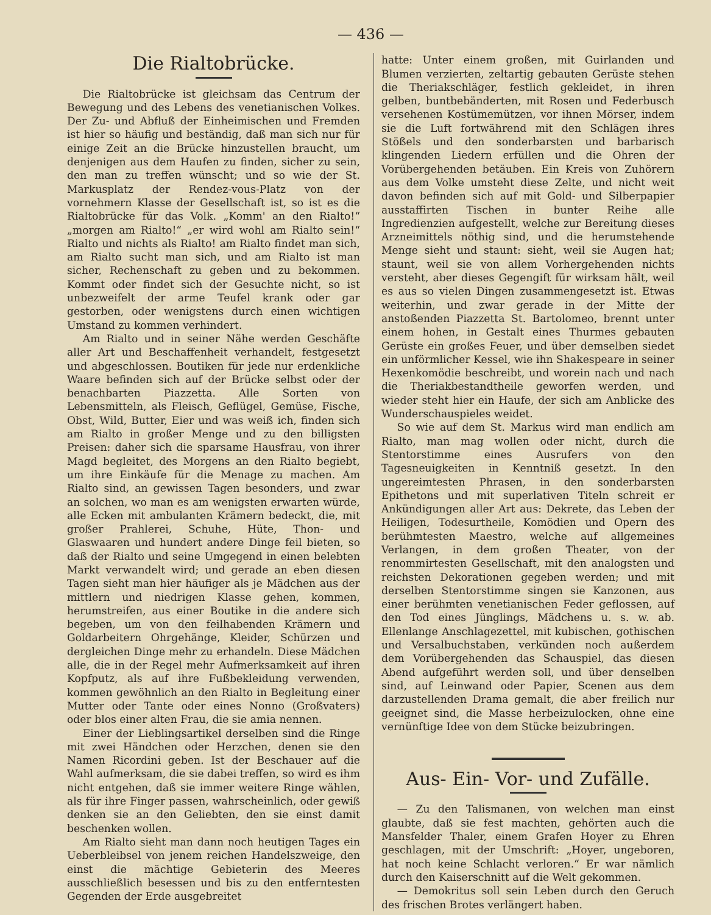— 436 —
Die Rialtobrücke.
Die Rialtobrücke ist gleichsam das Centrum der Bewegung und des Lebens des venetianischen Volkes. Der Zu- und Abfluß der Einheimischen und Fremden ist hier so häufig und beständig, daß man sich nur für einige Zeit an die Brücke hinzustellen braucht, um denjenigen aus dem Haufen zu finden, sicher zu sein, den man zu treffen wünscht; und so wie der St. Markusplatz der Rendez-vous-Platz von der vornehmern Klasse der Gesellschaft ist, so ist es die Rialtobrücke für das Volk. „Komm' an den Rialto!“ „morgen am Rialto!“ „er wird wohl am Rialto sein!“ Rialto und nichts als Rialto! am Rialto findet man sich, am Rialto sucht man sich, und am Rialto ist man sicher, Rechenschaft zu geben und zu bekommen. Kommt oder findet sich der Gesuchte nicht, so ist unbezweifelt der arme Teufel krank oder gar gestorben, oder wenigstens durch einen wichtigen Umstand zu kommen verhindert.
Am Rialto und in seiner Nähe werden Geschäfte aller Art und Beschaffenheit verhandelt, festgesetzt und abgeschlossen. Boutiken für jede nur erdenkliche Waare befinden sich auf der Brücke selbst oder der benachbarten Piazzetta. Alle Sorten von Lebensmitteln, als Fleisch, Geflügel, Gemüse, Fische, Obst, Wild, Butter, Eier und was weiß ich, finden sich am Rialto in großer Menge und zu den billigsten Preisen: daher sich die sparsame Hausfrau, von ihrer Magd begleitet, des Morgens an den Rialto begiebt, um ihre Einkäufe für die Menage zu machen. Am Rialto sind, an gewissen Tagen besonders, und zwar an solchen, wo man es am wenigsten erwarten würde, alle Ecken mit ambulanten Krämern bedeckt, die, mit großer Prahlerei, Schuhe, Hüte, Thon- und Glaswaaren und hundert andere Dinge feil bieten, so daß der Rialto und seine Umgegend in einen belebten Markt verwandelt wird; und gerade an eben diesen Tagen sieht man hier häufiger als je Mädchen aus der mittlern und niedrigen Klasse gehen, kommen, herumstreifen, aus einer Boutike in die andere sich begeben, um von den feilhabenden Krämern und Goldarbeitern Ohrgehänge, Kleider, Schürzen und dergleichen Dinge mehr zu erhandeln. Diese Mädchen alle, die in der Regel mehr Aufmerksamkeit auf ihren Kopfputz, als auf ihre Fußbekleidung verwenden, kommen gewöhnlich an den Rialto in Begleitung einer Mutter oder Tante oder eines Nonno (Großvaters) oder blos einer alten Frau, die sie amia nennen.
Einer der Lieblingsartikel derselben sind die Ringe mit zwei Händchen oder Herzchen, denen sie den Namen Ricordini geben. Ist der Beschauer auf die Wahl aufmerksam, die sie dabei treffen, so wird es ihm nicht entgehen, daß sie immer weitere Ringe wählen, als für ihre Finger passen, wahrscheinlich, oder gewiß denken sie an den Geliebten, den sie einst damit beschenken wollen.
Am Rialto sieht man dann noch heutigen Tages ein Ueberbleibsel von jenem reichen Handelszweige, den einst die mächtige Gebieterin des Meeres ausschließlich besessen und bis zu den entferntesten Gegenden der Erde ausgebreitet
hatte: Unter einem großen, mit Guirlanden und Blumen verzierten, zeltartig gebauten Gerüste stehen die Theriakschläger, festlich gekleidet, in ihren gelben, buntbebänderten, mit Rosen und Federbusch versehenen Kostümemützen, vor ihnen Mörser, indem sie die Luft fortwährend mit den Schlägen ihres Stößels und den sonderbarsten und barbarisch klingenden Liedern erfüllen und die Ohren der Vorübergehenden betäuben. Ein Kreis von Zuhörern aus dem Volke umsteht diese Zelte, und nicht weit davon befinden sich auf mit Gold- und Silberpapier ausstaffirten Tischen in bunter Reihe alle Ingredienzien aufgestellt, welche zur Bereitung dieses Arzneimittels nöthig sind, und die herumstehende Menge sieht und staunt: sieht, weil sie Augen hat; staunt, weil sie von allem Vorhergehenden nichts versteht, aber dieses Gegengift für wirksam hält, weil es aus so vielen Dingen zusammengesetzt ist. Etwas weiterhin, und zwar gerade in der Mitte der anstoßenden Piazzetta St. Bartolomeo, brennt unter einem hohen, in Gestalt eines Thurmes gebauten Gerüste ein großes Feuer, und über demselben siedet ein unförmlicher Kessel, wie ihn Shakespeare in seiner Hexenkomödie beschreibt, und worein nach und nach die Theriakbestandtheile geworfen werden, und wieder steht hier ein Haufe, der sich am Anblicke des Wunderschauspieles weidet.
So wie auf dem St. Markus wird man endlich am Rialto, man mag wollen oder nicht, durch die Stentorstimme eines Ausrufers von den Tagesneuigkeiten in Kenntniß gesetzt. In den ungereimtesten Phrasen, in den sonderbarsten Epithetons und mit superlativen Titeln schreit er Ankündigungen aller Art aus: Dekrete, das Leben der Heiligen, Todesurtheile, Komödien und Opern des berühmtesten Maestro, welche auf allgemeines Verlangen, in dem großen Theater, von der renommirtesten Gesellschaft, mit den analogsten und reichsten Dekorationen gegeben werden; und mit derselben Stentorstimme singen sie Kanzonen, aus einer berühmten venetianischen Feder geflossen, auf den Tod eines Jünglings, Mädchens u. s. w. ab. Ellenlange Anschlagezettel, mit kubischen, gothischen und Versalbuchstaben, verkünden noch außerdem dem Vorübergehenden das Schauspiel, das diesen Abend aufgeführt werden soll, und über denselben sind, auf Leinwand oder Papier, Scenen aus dem darzustellenden Drama gemalt, die aber freilich nur geeignet sind, die Masse herbeizulocken, ohne eine vernünftige Idee von dem Stücke beizubringen.
Aus- Ein- Vor- und Zufälle.
— Zu den Talismanen, von welchen man einst glaubte, daß sie fest machten, gehörten auch die Mansfelder Thaler, einem Grafen Hoyer zu Ehren geschlagen, mit der Umschrift: „Hoyer, ungeboren, hat noch keine Schlacht verloren.“ Er war nämlich durch den Kaiserschnitt auf die Welt gekommen.
— Demokritus soll sein Leben durch den Geruch des frischen Brotes verlängert haben.